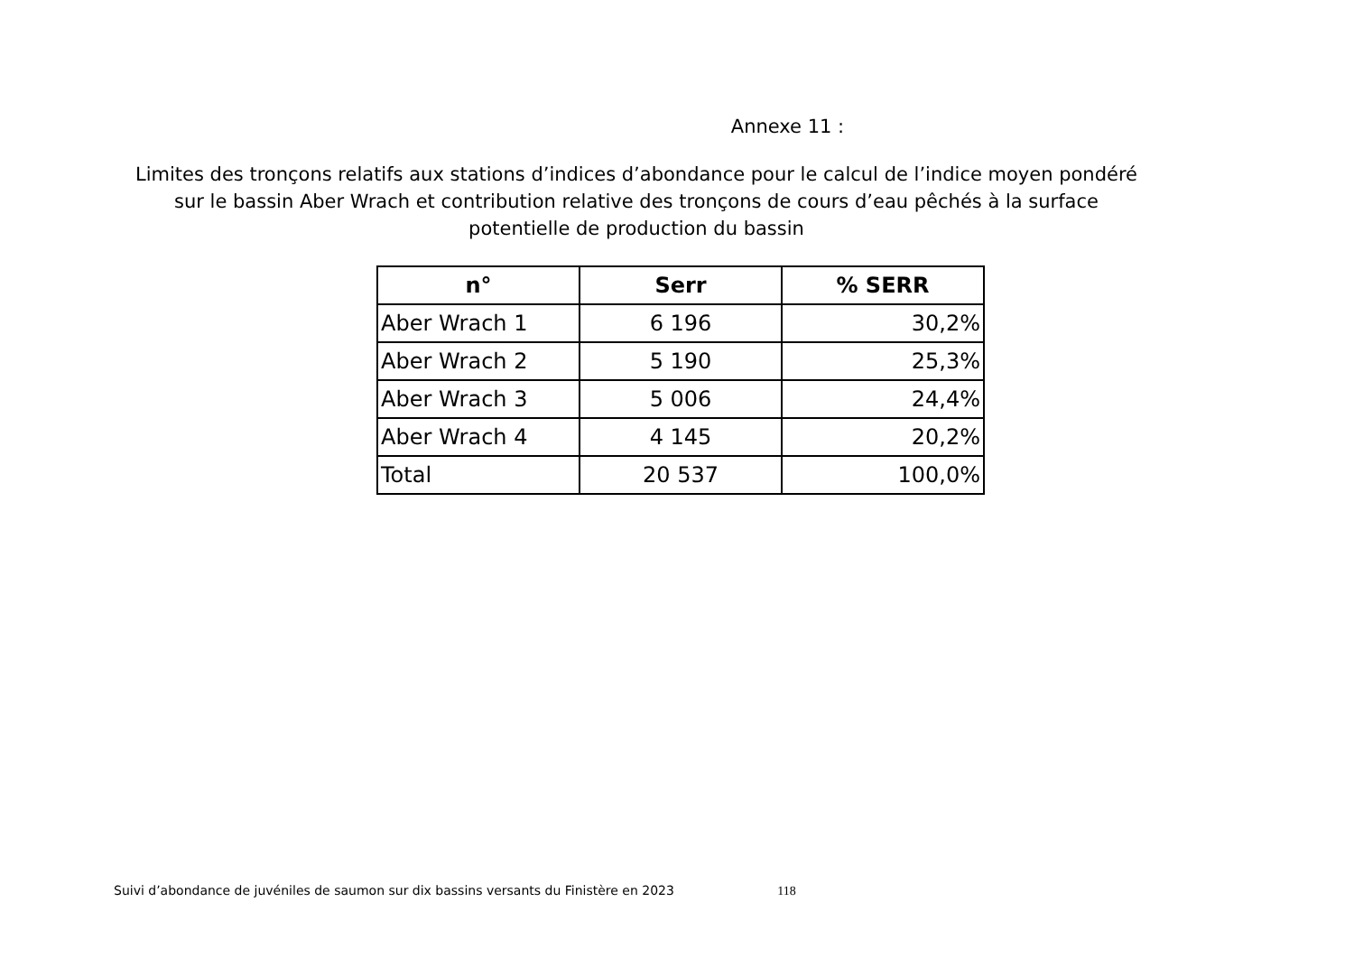Annexe 11 :
Limites des tronçons relatifs aux stations d’indices d’abondance pour le calcul de l’indice moyen pondéré sur le bassin Aber Wrach et contribution relative des tronçons de cours d’eau pêchés à la surface potentielle de production du bassin
| n° | Serr | % SERR |
| --- | --- | --- |
| Aber Wrach 1 | 6 196 | 30,2% |
| Aber Wrach 2 | 5 190 | 25,3% |
| Aber Wrach 3 | 5 006 | 24,4% |
| Aber Wrach 4 | 4 145 | 20,2% |
| Total | 20 537 | 100,0% |
Suivi d’abondance de juvéniles de saumon sur dix bassins versants du Finistère en 2023 118